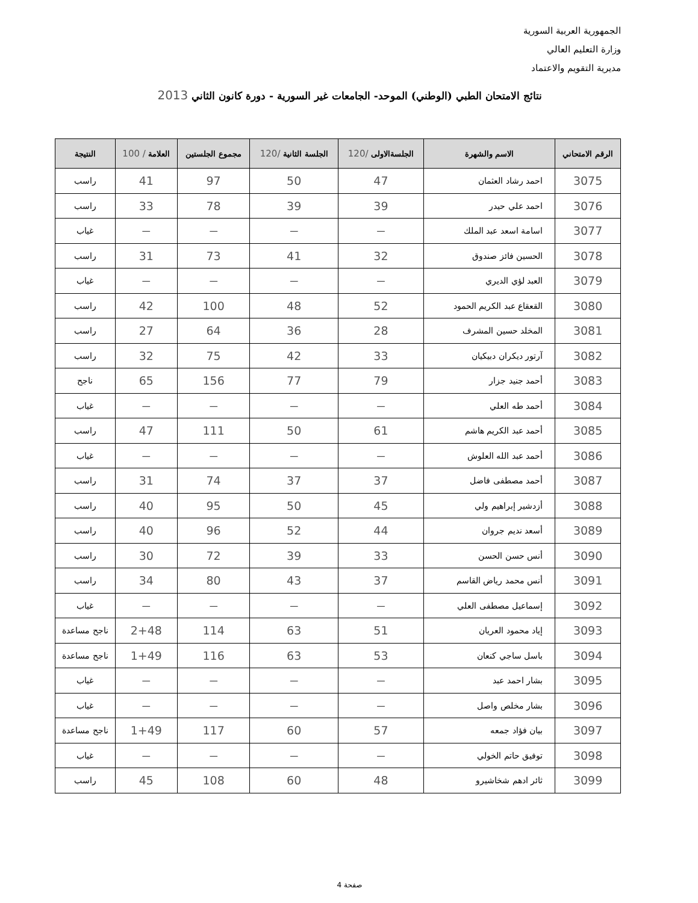الجمهورية العربية السورية
وزارة التعليم العالي
مديرية التقويم والاعتماد
نتائج الامتحان الطبي (الوطني) الموحد- الجامعات غير السورية - دورة كانون الثاني 2013
| الرقم الامتحاني | الاسم والشهرة | الجلسةالاولى /120 | الجلسة الثانية /120 | مجموع الجلستين | العلامة / 100 | النتيجة |
| --- | --- | --- | --- | --- | --- | --- |
| 3075 | احمد رشاد العثمان | 47 | 50 | 97 | 41 | راسب |
| 3076 | احمد علي حيدر | 39 | 39 | 78 | 33 | راسب |
| 3077 | اسامة اسعد عبد الملك | — | — | — | — | غياب |
| 3078 | الحسين فائز صندوق | 32 | 41 | 73 | 31 | راسب |
| 3079 | العبد لؤي الديري | — | — | — | — | غياب |
| 3080 | القعقاع عبد الكريم الحمود | 52 | 48 | 100 | 42 | راسب |
| 3081 | المخلد حسين المشرف | 28 | 36 | 64 | 27 | راسب |
| 3082 | آرتور ديكران دبيكيان | 33 | 42 | 75 | 32 | راسب |
| 3083 | أحمد جنيد جزار | 79 | 77 | 156 | 65 | ناجح |
| 3084 | أحمد طه العلي | — | — | — | — | غياب |
| 3085 | أحمد عبد الكريم هاشم | 61 | 50 | 111 | 47 | راسب |
| 3086 | أحمد عبد الله العلوش | — | — | — | — | غياب |
| 3087 | أحمد مصطفى فاضل | 37 | 37 | 74 | 31 | راسب |
| 3088 | أزدشير إبراهيم ولي | 45 | 50 | 95 | 40 | راسب |
| 3089 | أسعد نديم جروان | 44 | 52 | 96 | 40 | راسب |
| 3090 | أنس حسن الحسن | 33 | 39 | 72 | 30 | راسب |
| 3091 | أنس محمد رياض القاسم | 37 | 43 | 80 | 34 | راسب |
| 3092 | إسماعيل مصطفى العلي | — | — | — | — | غياب |
| 3093 | إياد محمود العريان | 51 | 63 | 114 | 2+48 | ناجح مساعدة |
| 3094 | باسل ساجي كنعان | 53 | 63 | 116 | 1+49 | ناجح مساعدة |
| 3095 | بشار احمد عبد | — | — | — | — | غياب |
| 3096 | بشار مخلص واصل | — | — | — | — | غياب |
| 3097 | بيان فؤاد جمعه | 57 | 60 | 117 | 1+49 | ناجح مساعدة |
| 3098 | توفيق حاتم الخولي | — | — | — | — | غياب |
| 3099 | ثائر ادهم شخاشيرو | 48 | 60 | 108 | 45 | راسب |
صفحة 4